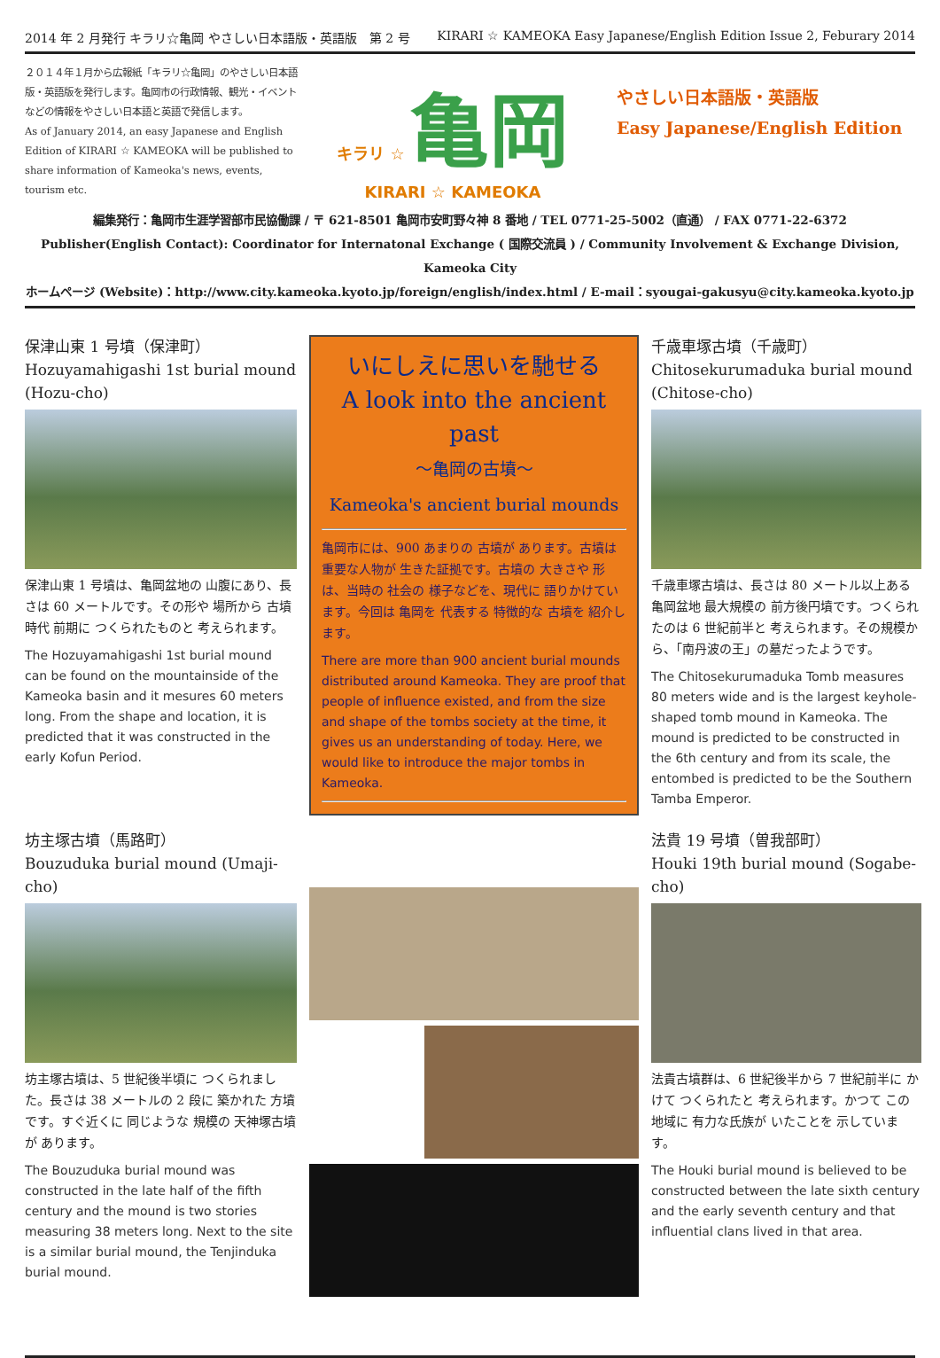2014 年 2 月発行 キラリ☆亀岡 やさしい日本語版・英語版　第 2 号 KIRARI ☆ KAMEOKA Easy Japanese/English Edition Issue 2, Feburary 2014
２０１４年１月から広報紙「キラリ☆亀岡」のやさしい日本語版・英語版を発行します。亀岡市の行政情報、観光・イベントなどの情報をやさしい日本語と英語で発信します。
As of January 2014, an easy Japanese and English Edition of KIRARI ☆ KAMEOKA will be published to share information of Kameoka's news, events, tourism etc.
キラリ ☆ 亀岡
KIRARI ☆ KAMEOKA
やさしい日本語版・英語版
Easy Japanese/English Edition
編集発行：亀岡市生涯学習部市民協働課 / 〒 621-8501 亀岡市安町野々神 8 番地 / TEL 0771-25-5002（直通） / FAX 0771-22-6372
Publisher(English Contact): Coordinator for Internatonal Exchange ( 国際交流員 ) / Community Involvement & Exchange Division, Kameoka City
ホームページ (Website)：http://www.city.kameoka.kyoto.jp/foreign/english/index.html / E-mail：syougai-gakusyu@city.kameoka.kyoto.jp
保津山東 1 号墳（保津町）
Hozuyamahigashi 1st burial mound (Hozu-cho)
保津山東 1 号墳は、亀岡盆地の 山腹にあり、長さは 60 メートルです。その形や 場所から 古墳時代 前期に つくられたものと 考えられます。
The Hozuyamahigashi 1st burial mound can be found on the mountainside of the Kameoka basin and it mesures 60 meters long. From the shape and location, it is predicted that it was constructed in the early Kofun Period.
いにしえに思いを馳せる
A look into the ancient past
～亀岡の古墳～
Kameoka's ancient burial mounds
亀岡市には、900 あまりの 古墳が あります。古墳は 重要な人物が 生きた証拠です。古墳の 大きさや 形は、当時の 社会の 様子などを、現代に 語りかけています。今回は 亀岡を 代表する 特徴的な 古墳を 紹介します。
There are more than 900 ancient burial mounds distributed around Kameoka. They are proof that people of influence existed, and from the size and shape of the tombs society at the time, it gives us an understanding of today. Here, we would like to introduce the major tombs in Kameoka.
千歳車塚古墳（千歳町）
Chitosekurumaduka burial mound (Chitose-cho)
千歳車塚古墳は、長さは 80 メートル以上ある亀岡盆地 最大規模の 前方後円墳です。つくられたのは 6 世紀前半と 考えられます。その規模から、「南丹波の王」の墓だったようです。
The Chitosekurumaduka Tomb measures 80 meters wide and is the largest keyhole-shaped tomb mound in Kameoka. The mound is predicted to be constructed in the 6th century and from its scale, the entombed is predicted to be the Southern Tamba Emperor.
坊主塚古墳（馬路町）
Bouzuduka burial mound (Umaji-cho)
坊主塚古墳は、5 世紀後半頃に つくられました。長さは 38 メートルの 2 段に 築かれた 方墳です。すぐ近くに 同じような 規模の 天神塚古墳が あります。
The Bouzuduka burial mound was constructed in the late half of the fifth century and the mound is two stories measuring 38 meters long. Next to the site is a similar burial mound, the Tenjinduka burial mound.
法貴 19 号墳（曽我部町）
Houki 19th burial mound (Sogabe-cho)
法貴古墳群は、6 世紀後半から 7 世紀前半に かけて つくられたと 考えられます。かつて この地域に 有力な氏族が いたことを 示しています。
The Houki burial mound is believed to be constructed between the late sixth century and the early seventh century and that influential clans lived in that area.